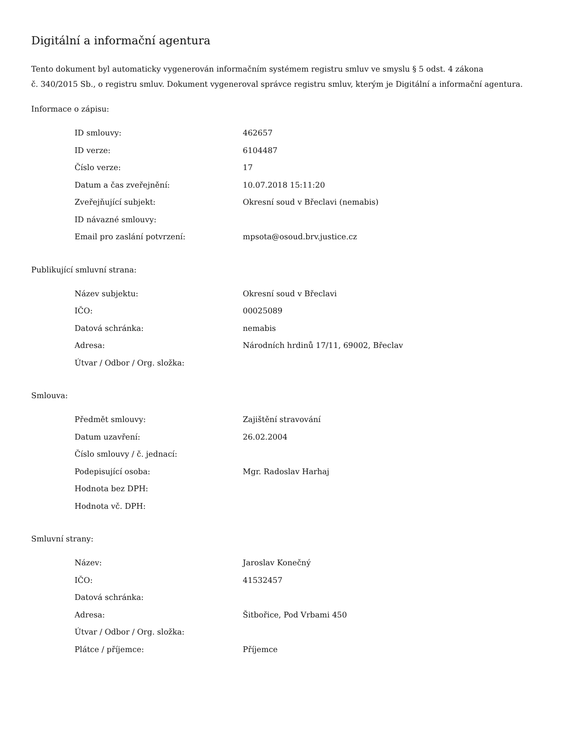Digitální a informační agentura
Tento dokument byl automaticky vygenerován informačním systémem registru smluv ve smyslu § 5 odst. 4 zákona
č. 340/2015 Sb., o registru smluv. Dokument vygeneroval správce registru smluv, kterým je Digitální a informační agentura.
Informace o zápisu:
| ID smlouvy: | 462657 |
| ID verze: | 6104487 |
| Číslo verze: | 17 |
| Datum a čas zveřejnění: | 10.07.2018 15:11:20 |
| Zveřejňující subjekt: | Okresní soud v Břeclavi (nemabis) |
| ID návazné smlouvy: | |
| Email pro zaslání potvrzení: | mpsota@osoud.brv.justice.cz |
Publikující smluvní strana:
| Název subjektu: | Okresní soud v Břeclavi |
| IČO: | 00025089 |
| Datová schránka: | nemabis |
| Adresa: | Národních hrdinů 17/11, 69002, Břeclav |
| Útvar / Odbor / Org. složka: | |
Smlouva:
| Předmět smlouvy: | Zajištění stravování |
| Datum uzavření: | 26.02.2004 |
| Číslo smlouvy / č. jednací: | |
| Podepisující osoba: | Mgr. Radoslav Harhaj |
| Hodnota bez DPH: | |
| Hodnota vč. DPH: | |
Smluvní strany:
| Název: | Jaroslav Konečný |
| IČO: | 41532457 |
| Datová schránka: | |
| Adresa: | Šitbořice, Pod Vrbami 450 |
| Útvar / Odbor / Org. složka: | |
| Plátce / příjemce: | Příjemce |